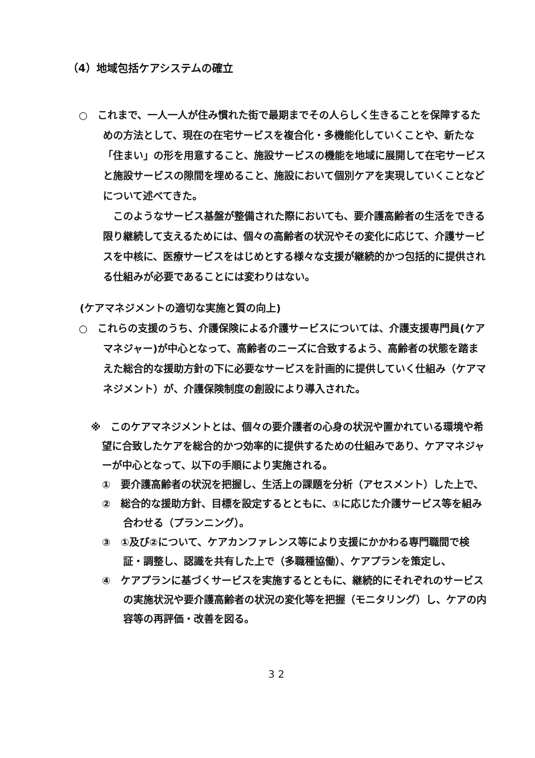（4）地域包括ケアシステムの確立
○　これまで、一人一人が住み慣れた街で最期までその人らしく生きることを保障するための方法として、現在の在宅サービスを複合化・多機能化していくことや、新たな「住まい」の形を用意すること、施設サービスの機能を地域に展開して在宅サービスと施設サービスの隙間を埋めること、施設において個別ケアを実現していくことなどについて述べてきた。
このようなサービス基盤が整備された際においても、要介護高齢者の生活をできる限り継続して支えるためには、個々の高齢者の状況やその変化に応じて、介護サービスを中核に、医療サービスをはじめとする様々な支援が継続的かつ包括的に提供される仕組みが必要であることには変わりはない。
(ケアマネジメントの適切な実施と質の向上)
○　これらの支援のうち、介護保険による介護サービスについては、介護支援専門員(ケアマネジャー)が中心となって、高齢者のニーズに合致するよう、高齢者の状態を踏まえた総合的な援助方針の下に必要なサービスを計画的に提供していく仕組み（ケアマネジメント）が、介護保険制度の創設により導入された。
※　このケアマネジメントとは、個々の要介護者の心身の状況や置かれている環境や希望に合致したケアを総合的かつ効率的に提供するための仕組みであり、ケアマネジャーが中心となって、以下の手順により実施される。
①　要介護高齢者の状況を把握し、生活上の課題を分析（アセスメント）した上で、
②　総合的な援助方針、目標を設定するとともに、①に応じた介護サービス等を組み合わせる（プランニング）。
③　①及び②について、ケアカンファレンス等により支援にかかわる専門職間で検証・調整し、認識を共有した上で（多職種協働）、ケアプランを策定し、
④　ケアプランに基づくサービスを実施するとともに、継続的にそれぞれのサービスの実施状況や要介護高齢者の状況の変化等を把握（モニタリング）し、ケアの内容等の再評価・改善を図る。
3 2